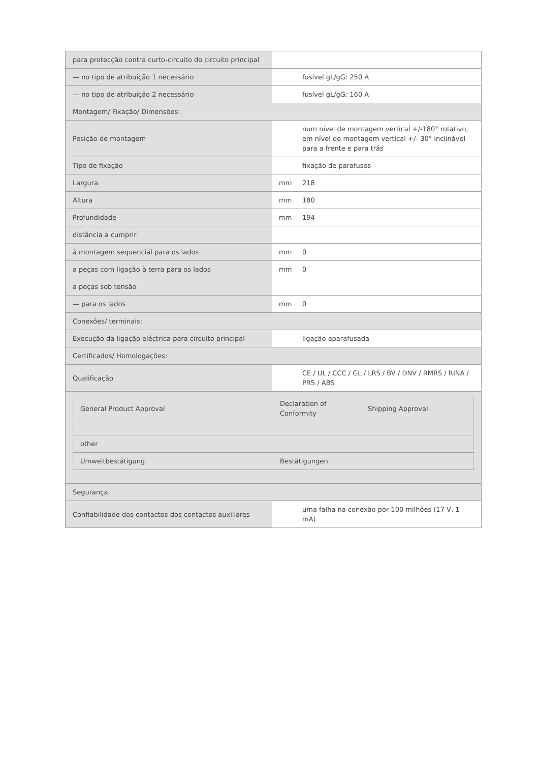| para protecção contra curto-circuito do circuito principal | | |
| — no tipo de atribuição 1 necessário | | fusível gL/gG: 250 A |
| — no tipo de atribuição 2 necessário | | fusível gL/gG: 160 A |
| Montagem/ Fixação/ Dimensões: | | |
| Posição de montagem | | num nível de montagem vertical +/-180° rotativo, em nível de montagem vertical +/- 30° inclinável para a frente e para trás |
| Tipo de fixação | | fixação de parafusos |
| Largura | mm | 218 |
| Altura | mm | 180 |
| Profundidade | mm | 194 |
| distância a cumprir | | |
| à montagem sequencial para os lados | mm | 0 |
| a peças com ligação à terra para os lados | mm | 0 |
| a peças sob tensão | | |
| — para os lados | mm | 0 |
| Conexões/ terminais: | | |
| Execução da ligação eléctrica para circuito principal | | ligação aparafusada |
| Certificados/ Homologações: | | |
| Qualificação | | CE / UL / CCC / GL / LRS / BV / DNV / RMRS / RINA / PRS / ABS |
| / General Product Approval / Declaration of Conformity / Shipping Approval / / other / / / / Umweltbestätigung / Bestätigungen / / | | |
| Segurança: | | |
| Confiabilidade dos contactos dos contactos auxiliares | | uma falha na conexão por 100 milhões (17 V, 1 mA) |